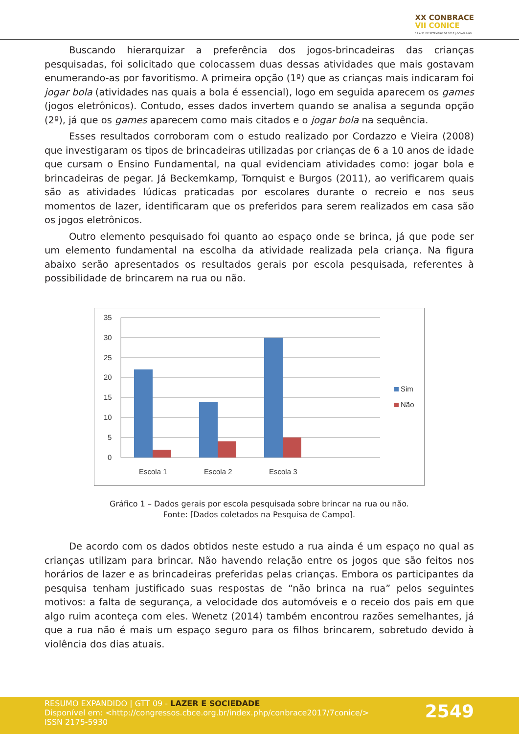XX CONBRACE
VII CONICE
17 A 21 DE SETEMBRO DE 2017 | GOIÂNIA-GO
Buscando hierarquizar a preferência dos jogos-brincadeiras das crianças pesquisadas, foi solicitado que colocassem duas dessas atividades que mais gostavam enumerando-as por favoritismo. A primeira opção (1º) que as crianças mais indicaram foi jogar bola (atividades nas quais a bola é essencial), logo em seguida aparecem os games (jogos eletrônicos). Contudo, esses dados invertem quando se analisa a segunda opção (2º), já que os games aparecem como mais citados e o jogar bola na sequência.
Esses resultados corroboram com o estudo realizado por Cordazzo e Vieira (2008) que investigaram os tipos de brincadeiras utilizadas por crianças de 6 a 10 anos de idade que cursam o Ensino Fundamental, na qual evidenciam atividades como: jogar bola e brincadeiras de pegar. Já Beckemkamp, Tornquist e Burgos (2011), ao verificarem quais são as atividades lúdicas praticadas por escolares durante o recreio e nos seus momentos de lazer, identificaram que os preferidos para serem realizados em casa são os jogos eletrônicos.
Outro elemento pesquisado foi quanto ao espaço onde se brinca, já que pode ser um elemento fundamental na escolha da atividade realizada pela criança. Na figura abaixo serão apresentados os resultados gerais por escola pesquisada, referentes à possibilidade de brincarem na rua ou não.
35
30
25
20
15
10
5
0
Escola 1
Escola 2
Escola 3
Sim
Não
Gráfico 1 – Dados gerais por escola pesquisada sobre brincar na rua ou não.
Fonte: [Dados coletados na Pesquisa de Campo].
De acordo com os dados obtidos neste estudo a rua ainda é um espaço no qual as crianças utilizam para brincar. Não havendo relação entre os jogos que são feitos nos horários de lazer e as brincadeiras preferidas pelas crianças. Embora os participantes da pesquisa tenham justificado suas respostas de “não brinca na rua” pelos seguintes motivos: a falta de segurança, a velocidade dos automóveis e o receio dos pais em que algo ruim aconteça com eles. Wenetz (2014) também encontrou razões semelhantes, já que a rua não é mais um espaço seguro para os filhos brincarem, sobretudo devido à violência dos dias atuais.
RESUMO EXPANDIDO | GTT 09 - LAZER E SOCIEDADE
Disponível em: <http://congressos.cbce.org.br/index.php/conbrace2017/7conice/>
ISSN 2175-5930
2549